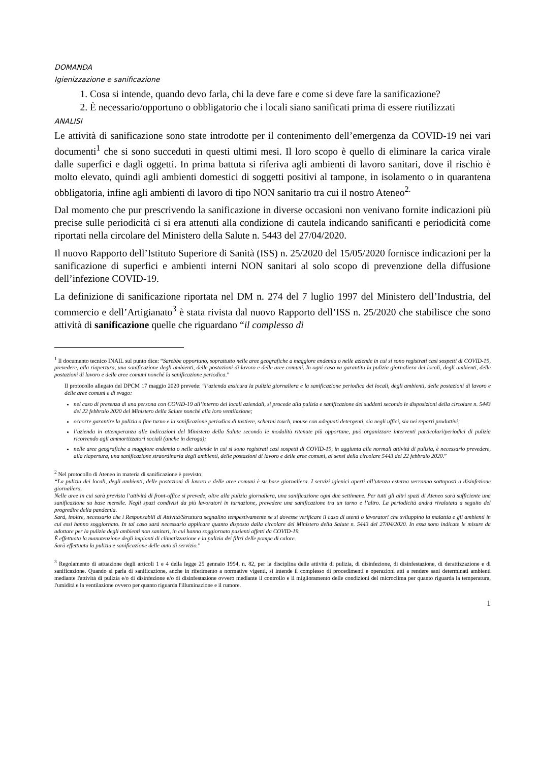DOMANDA
Igienizzazione e sanificazione
1. Cosa si intende, quando devo farla, chi la deve fare e come si deve fare la sanificazione?
2. È necessario/opportuno o obbligatorio che i locali siano sanificati prima di essere riutilizzati
ANALISI
Le attività di sanificazione sono state introdotte per il contenimento dell’emergenza da COVID-19 nei vari documenti<sup>1</sup> che si sono succeduti in questi ultimi mesi. Il loro scopo è quello di eliminare la carica virale dalle superfici e dagli oggetti. In prima battuta si riferiva agli ambienti di lavoro sanitari, dove il rischio è molto elevato, quindi agli ambienti domestici di soggetti positivi al tampone, in isolamento o in quarantena obbligatoria, infine agli ambienti di lavoro di tipo NON sanitario tra cui il nostro Ateneo<sup>2.</sup>
Dal momento che pur prescrivendo la sanificazione in diverse occasioni non venivano fornite indicazioni più precise sulle periodicità ci si era attenuti alla condizione di cautela indicando sanificanti e periodicità come riportati nella circolare del Ministero della Salute n. 5443 del 27/04/2020.
Il nuovo Rapporto dell’Istituto Superiore di Sanità (ISS) n. 25/2020 del 15/05/2020 fornisce indicazioni per la sanificazione di superfici e ambienti interni NON sanitari al solo scopo di prevenzione della diffusione dell’infezione COVID-19.
La definizione di sanificazione riportata nel DM n. 274 del 7 luglio 1997 del Ministero dell’Industria, del commercio e dell’Artigianato<sup>3</sup> è stata rivista dal nuovo Rapporto dell’ISS n. 25/2020 che stabilisce che sono attività di sanificazione quelle che riguardano “il complesso di
<sup>1</sup> Il documento tecnico INAIL sul punto dice: “Sarebbe opportuno, soprattutto nelle aree geografiche a maggiore endemia o nelle aziende in cui si sono registrati casi sospetti di COVID-19, prevedere, alla riapertura, una sanificazione degli ambienti, delle postazioni di lavoro e delle aree comuni. In ogni caso va garantita la pulizia giornaliera dei locali, degli ambienti, delle postazioni di lavoro e delle aree comuni nonché la sanificazione periodica.”
Il protocollo allegato del DPCM 17 maggio 2020 prevede: “l’azienda assicura la pulizia giornaliera e la sanificazione periodica dei locali, degli ambienti, delle postazioni di lavoro e delle aree comuni e di svago:
nel caso di presenza di una persona con COVID-19 all’interno dei locali aziendali, si procede alla pulizia e sanificazione dei suddetti secondo le disposizioni della circolare n. 5443 del 22 febbraio 2020 del Ministero della Salute nonché alla loro ventilazione;
occorre garantire la pulizia a fine turno e la sanificazione periodica di tastiere, schermi touch, mouse con adeguati detergenti, sia negli uffici, sia nei reparti produttivi;
l’azienda in ottemperanza alle indicazioni del Ministero della Salute secondo le modalità ritenute più opportune, può organizzare interventi particolari/periodici di pulizia ricorrendo agli ammortizzatori sociali (anche in deroga);
nelle aree geografiche a maggiore endemia o nelle aziende in cui si sono registrati casi sospetti di COVID-19, in aggiunta alle normali attività di pulizia, è necessario prevedere, alla riapertura, una sanificazione straordinaria degli ambienti, delle postazioni di lavoro e delle aree comuni, ai sensi della circolare 5443 del 22 febbraio 2020.”
<sup>2</sup> Nel protocollo di Ateneo in materia di sanificazione è previsto:
“La pulizia dei locali, degli ambienti, delle postazioni di lavoro e delle aree comuni è su base giornaliera. I servizi igienici aperti all’utenza esterna verranno sottoposti a disinfezione giornaliera.
Nelle aree in cui sarà prevista l’attività di front-office si prevede, oltre alla pulizia giornaliera, una sanificazione ogni due settimane. Per tutti gli altri spazi di Ateneo sarà sufficiente una sanificazione su base mensile. Negli spazi condivisi da più lavoratori in turnazione, prevedere una sanificazione tra un turno e l’altro. La periodicità andrà rivalutata a seguito del progredire della pandemia.
Sarà, inoltre, necessario che i Responsabili di Attività/Struttura segnalino tempestivamente se si dovesse verificare il caso di utenti o lavoratori che sviluppino la malattia e gli ambienti in cui essi hanno soggiornato. In tal caso sarà necessario applicare quanto disposto dalla circolare del Ministero della Salute n. 5443 del 27/04/2020. In essa sono indicate le misure da adottare per la pulizia degli ambienti non sanitari, in cui hanno soggiornato pazienti affetti da COVID-19.
È effettuata la manutenzione degli impianti di climatizzazione e la pulizia dei filtri delle pompe di calore.
Sarà effettuata la pulizia e sanificazione delle auto di servizio.”
<sup>3</sup> Regolamento di attuazione degli articoli 1 e 4 della legge 25 gennaio 1994, n. 82, per la disciplina delle attività di pulizia, di disinfezione, di disinfestazione, di derattizzazione e di sanificazione. Quando si parla di sanificazione, anche in riferimento a normative vigenti, si intende il complesso di procedimenti e operazioni atti a rendere sani determinati ambienti mediante l'attività di pulizia e/o di disinfezione e/o di disinfestazione ovvero mediante il controllo e il miglioramento delle condizioni del microclima per quanto riguarda la temperatura, l'umidità e la ventilazione ovvero per quanto riguarda l'illuminazione e il rumore.
1